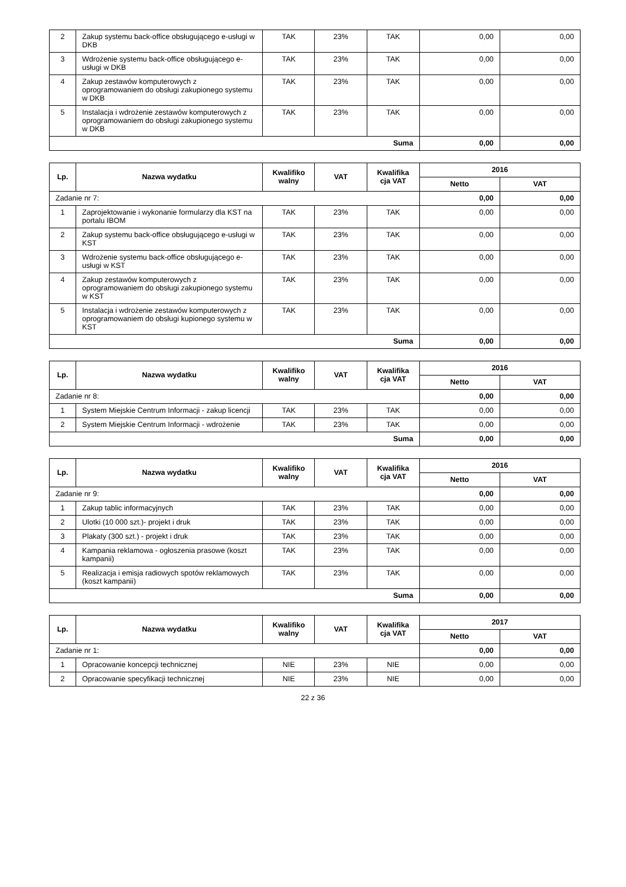| 2 | Zakup systemu back-office obsługującego e-usługi w DKB | TAK | 23% | TAK | 0,00 | 0,00 |
| 3 | Wdrożenie systemu back-office obsługującego e-usługi w DKB | TAK | 23% | TAK | 0,00 | 0,00 |
| 4 | Zakup zestawów komputerowych z oprogramowaniem do obsługi zakupionego systemu w DKB | TAK | 23% | TAK | 0,00 | 0,00 |
| 5 | Instalacja i wdrożenie zestawów komputerowych z oprogramowaniem do obsługi zakupionego systemu w DKB | TAK | 23% | TAK | 0,00 | 0,00 |
| Suma | | | | | 0,00 | 0,00 |
| Lp. | Nazwa wydatku | Kwalifiko walny | VAT | Kwalifika cja VAT | 2016 | |
| --- | --- | --- | --- | --- | --- | --- |
| | | | | | Netto | VAT |
| Zadanie nr 7: | | | | | 0,00 | 0,00 |
| 1 | Zaprojektowanie i wykonanie formularzy dla KST na portalu IBOM | TAK | 23% | TAK | 0,00 | 0,00 |
| 2 | Zakup systemu back-office obsługującego e-usługi w KST | TAK | 23% | TAK | 0,00 | 0,00 |
| 3 | Wdrożenie systemu back-office obsługującego e-usługi w KST | TAK | 23% | TAK | 0,00 | 0,00 |
| 4 | Zakup zestawów komputerowych z oprogramowaniem do obsługi zakupionego systemu w KST | TAK | 23% | TAK | 0,00 | 0,00 |
| 5 | Instalacja i wdrożenie zestawów komputerowych z oprogramowaniem do obsługi kupionego systemu w KST | TAK | 23% | TAK | 0,00 | 0,00 |
| Suma | | | | | 0,00 | 0,00 |
| Lp. | Nazwa wydatku | Kwalifiko walny | VAT | Kwalifika cja VAT | 2016 | |
| --- | --- | --- | --- | --- | --- | --- |
| | | | | | Netto | VAT |
| Zadanie nr 8: | | | | | 0,00 | 0,00 |
| 1 | System Miejskie Centrum Informacji - zakup licencji | TAK | 23% | TAK | 0,00 | 0,00 |
| 2 | System Miejskie Centrum Informacji - wdrożenie | TAK | 23% | TAK | 0,00 | 0,00 |
| Suma | | | | | 0,00 | 0,00 |
| Lp. | Nazwa wydatku | Kwalifiko walny | VAT | Kwalifika cja VAT | 2016 | |
| --- | --- | --- | --- | --- | --- | --- |
| | | | | | Netto | VAT |
| Zadanie nr 9: | | | | | 0,00 | 0,00 |
| 1 | Zakup tablic informacyjnych | TAK | 23% | TAK | 0,00 | 0,00 |
| 2 | Ulotki (10 000 szt.)- projekt i druk | TAK | 23% | TAK | 0,00 | 0,00 |
| 3 | Plakaty (300 szt.) - projekt i druk | TAK | 23% | TAK | 0,00 | 0,00 |
| 4 | Kampania reklamowa - ogłoszenia prasowe (koszt kampanii) | TAK | 23% | TAK | 0,00 | 0,00 |
| 5 | Realizacja i emisja radiowych spotów reklamowych (koszt kampanii) | TAK | 23% | TAK | 0,00 | 0,00 |
| Suma | | | | | 0,00 | 0,00 |
| Lp. | Nazwa wydatku | Kwalifiko walny | VAT | Kwalifika cja VAT | 2017 | |
| --- | --- | --- | --- | --- | --- | --- |
| | | | | | Netto | VAT |
| Zadanie nr 1: | | | | | 0,00 | 0,00 |
| 1 | Opracowanie koncepcji technicznej | NIE | 23% | NIE | 0,00 | 0,00 |
| 2 | Opracowanie specyfikacji technicznej | NIE | 23% | NIE | 0,00 | 0,00 |
22 z 36